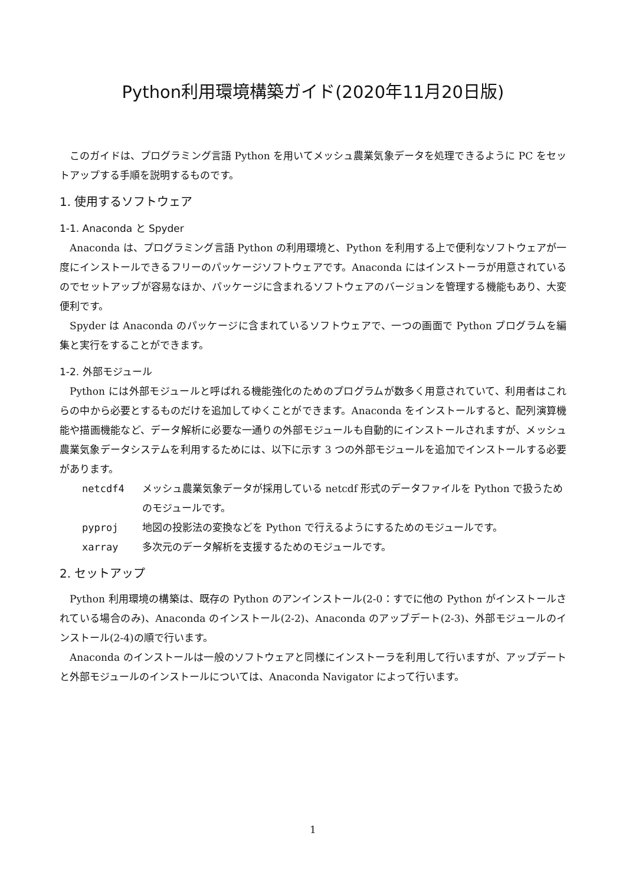Python利用環境構築ガイド(2020年11月20日版)
このガイドは、プログラミング言語 Python を用いてメッシュ農業気象データを処理できるように PC をセットアップする手順を説明するものです。
1. 使用するソフトウェア
1-1. Anaconda と Spyder
Anaconda は、プログラミング言語 Python の利用環境と、Python を利用する上で便利なソフトウェアが一度にインストールできるフリーのパッケージソフトウェアです。Anaconda にはインストーラが用意されているのでセットアップが容易なほか、パッケージに含まれるソフトウェアのバージョンを管理する機能もあり、大変便利です。
Spyder は Anaconda のパッケージに含まれているソフトウェアで、一つの画面で Python プログラムを編集と実行をすることができます。
1-2. 外部モジュール
Python には外部モジュールと呼ばれる機能強化のためのプログラムが数多く用意されていて、利用者はこれらの中から必要とするものだけを追加してゆくことができます。Anaconda をインストールすると、配列演算機能や描画機能など、データ解析に必要な一通りの外部モジュールも自動的にインストールされますが、メッシュ農業気象データシステムを利用するためには、以下に示す 3 つの外部モジュールを追加でインストールする必要があります。
netcdf4 メッシュ農業気象データが採用している netcdf 形式のデータファイルを Python で扱うためのモジュールです。
pyproj 地図の投影法の変換などを Python で行えるようにするためのモジュールです。
xarray 多次元のデータ解析を支援するためのモジュールです。
2. セットアップ
Python 利用環境の構築は、既存の Python のアンインストール(2-0：すでに他の Python がインストールされている場合のみ)、Anaconda のインストール(2-2)、Anaconda のアップデート(2-3)、外部モジュールのインストール(2-4)の順で行います。
Anaconda のインストールは一般のソフトウェアと同様にインストーラを利用して行いますが、アップデートと外部モジュールのインストールについては、Anaconda Navigator によって行います。
1